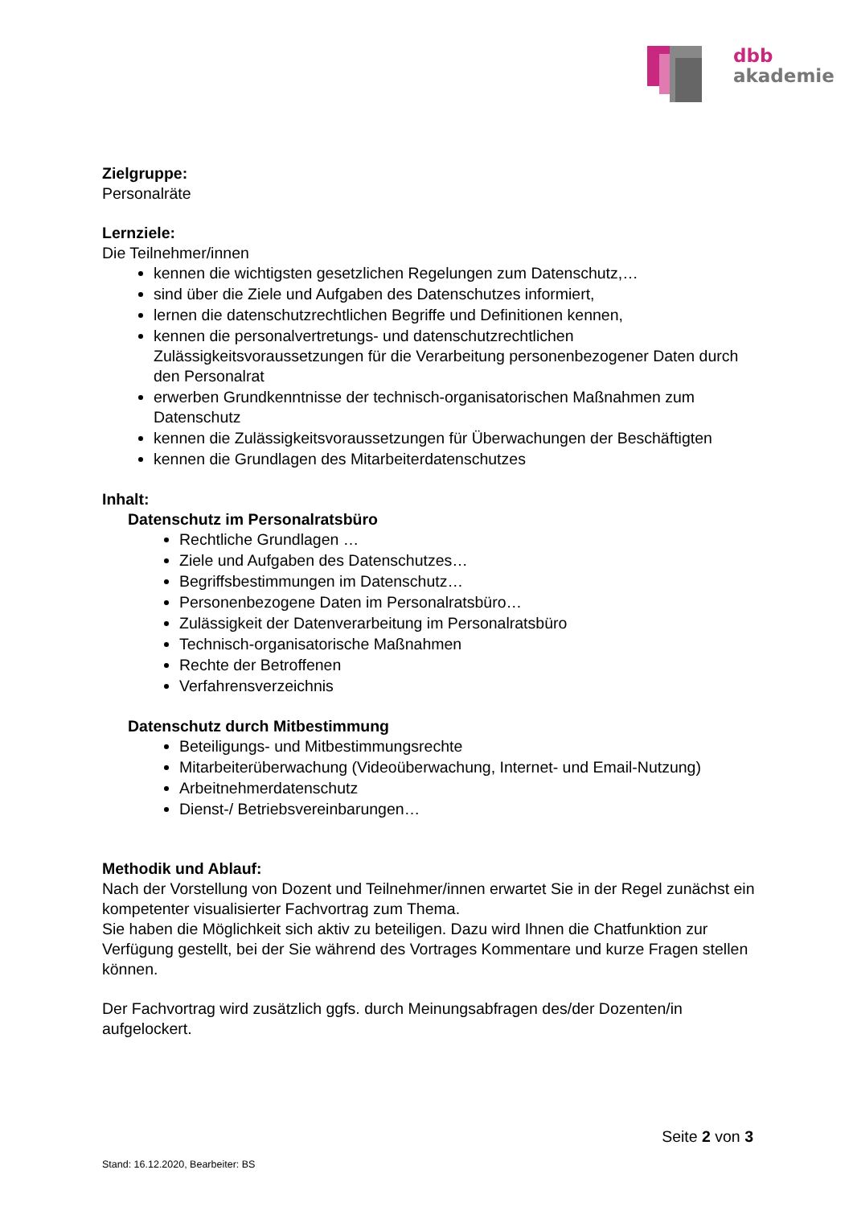dbb
akademie
Zielgruppe:
Personalräte
Lernziele:
Die Teilnehmer/innen
kennen die wichtigsten gesetzlichen Regelungen zum Datenschutz,…
sind über die Ziele und Aufgaben des Datenschutzes informiert,
lernen die datenschutzrechtlichen Begriffe und Definitionen kennen,
kennen die personalvertretungs- und datenschutzrechtlichen Zulässigkeitsvoraussetzungen für die Verarbeitung personenbezogener Daten durch den Personalrat
erwerben Grundkenntnisse der technisch-organisatorischen Maßnahmen zum Datenschutz
kennen die Zulässigkeitsvoraussetzungen für Überwachungen der Beschäftigten
kennen die Grundlagen des Mitarbeiterdatenschutzes
Inhalt:
Datenschutz im Personalratsbüro
Rechtliche Grundlagen …
Ziele und Aufgaben des Datenschutzes…
Begriffsbestimmungen im Datenschutz…
Personenbezogene Daten im Personalratsbüro…
Zulässigkeit der Datenverarbeitung im Personalratsbüro
Technisch-organisatorische Maßnahmen
Rechte der Betroffenen
Verfahrensverzeichnis
Datenschutz durch Mitbestimmung
Beteiligungs- und Mitbestimmungsrechte
Mitarbeiterüberwachung (Videoüberwachung, Internet- und Email-Nutzung)
Arbeitnehmerdatenschutz
Dienst-/ Betriebsvereinbarungen…
Methodik und Ablauf:
Nach der Vorstellung von Dozent und Teilnehmer/innen erwartet Sie in der Regel zunächst ein kompetenter visualisierter Fachvortrag zum Thema.
Sie haben die Möglichkeit sich aktiv zu beteiligen. Dazu wird Ihnen die Chatfunktion zur Verfügung gestellt, bei der Sie während des Vortrages Kommentare und kurze Fragen stellen können.
Der Fachvortrag wird zusätzlich ggfs. durch Meinungsabfragen des/der Dozenten/in aufgelockert.
Seite 2 von 3
Stand: 16.12.2020, Bearbeiter: BS